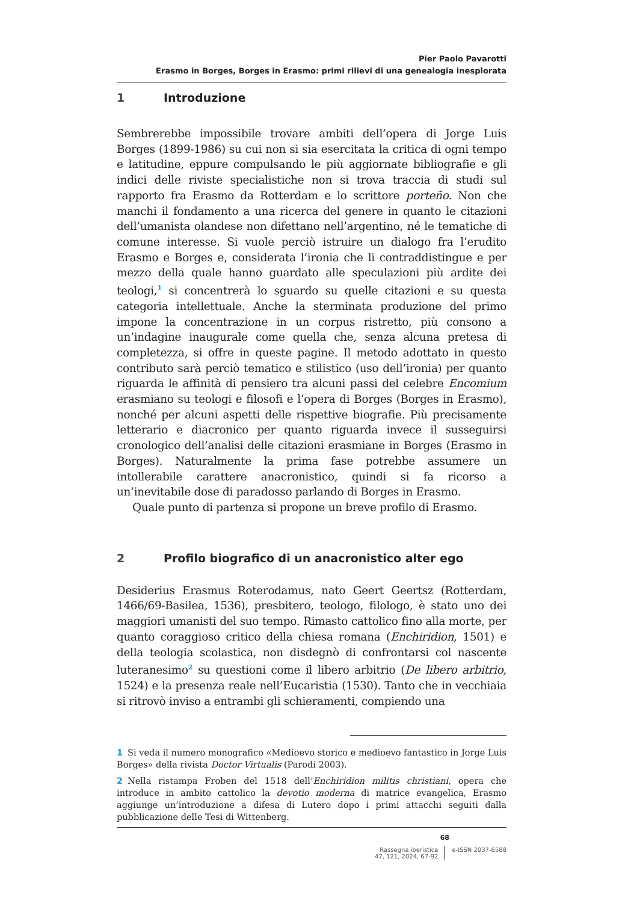Pier Paolo Pavarotti
Erasmo in Borges, Borges in Erasmo: primi rilievi di una genealogia inesplorata
1 Introduzione
Sembrerebbe impossibile trovare ambiti dell’opera di Jorge Luis Borges (1899-1986) su cui non si sia esercitata la critica di ogni tempo e latitudine, eppure compulsando le più aggiornate bibliografie e gli indici delle riviste specialistiche non si trova traccia di studi sul rapporto fra Erasmo da Rotterdam e lo scrittore porteño. Non che manchi il fondamento a una ricerca del genere in quanto le citazioni dell’umanista olandese non difettano nell’argentino, né le tematiche di comune interesse. Si vuole perciò istruire un dialogo fra l’erudito Erasmo e Borges e, considerata l’ironia che li contraddistingue e per mezzo della quale hanno guardato alle speculazioni più ardite dei teologi,<sup>1</sup> si concentrerà lo sguardo su quelle citazioni e su questa categoria intellettuale. Anche la sterminata produzione del primo impone la concentrazione in un corpus ristretto, più consono a un’indagine inaugurale come quella che, senza alcuna pretesa di completezza, si offre in queste pagine. Il metodo adottato in questo contributo sarà perciò tematico e stilistico (uso dell’ironia) per quanto riguarda le affinità di pensiero tra alcuni passi del celebre Encomium erasmiano su teologi e filosofi e l’opera di Borges (Borges in Erasmo), nonché per alcuni aspetti delle rispettive biografie. Più precisamente letterario e diacronico per quanto riguarda invece il susseguirsi cronologico dell’analisi delle citazioni erasmiane in Borges (Erasmo in Borges). Naturalmente la prima fase potrebbe assumere un intollerabile carattere anacronistico, quindi si fa ricorso a un’inevitabile dose di paradosso parlando di Borges in Erasmo.
Quale punto di partenza si propone un breve profilo di Erasmo.
2 Profilo biografico di un anacronistico alter ego
Desiderius Erasmus Roterodamus, nato Geert Geertsz (Rotterdam, 1466/69-Basilea, 1536), presbitero, teologo, filologo, è stato uno dei maggiori umanisti del suo tempo. Rimasto cattolico fino alla morte, per quanto coraggioso critico della chiesa romana (Enchiridion, 1501) e della teologia scolastica, non disdegnò di confrontarsi col nascente luteranesimo<sup>2</sup> su questioni come il libero arbitrio (De libero arbitrio, 1524) e la presenza reale nell’Eucaristia (1530). Tanto che in vecchiaia si ritrovò inviso a entrambi gli schieramenti, compiendo una
1 Si veda il numero monografico «Medioevo storico e medioevo fantastico in Jorge Luis Borges» della rivista Doctor Virtualis (Parodi 2003).
2 Nella ristampa Froben del 1518 dell’Enchiridion militis christiani, opera che introduce in ambito cattolico la devotio moderna di matrice evangelica, Erasmo aggiunge un’introduzione a difesa di Lutero dopo i primi attacchi seguiti dalla pubblicazione delle Tesi di Wittenberg.
68
Rassegna iberistica
47, 121, 2024, 67-92
e-ISSN 2037-6588